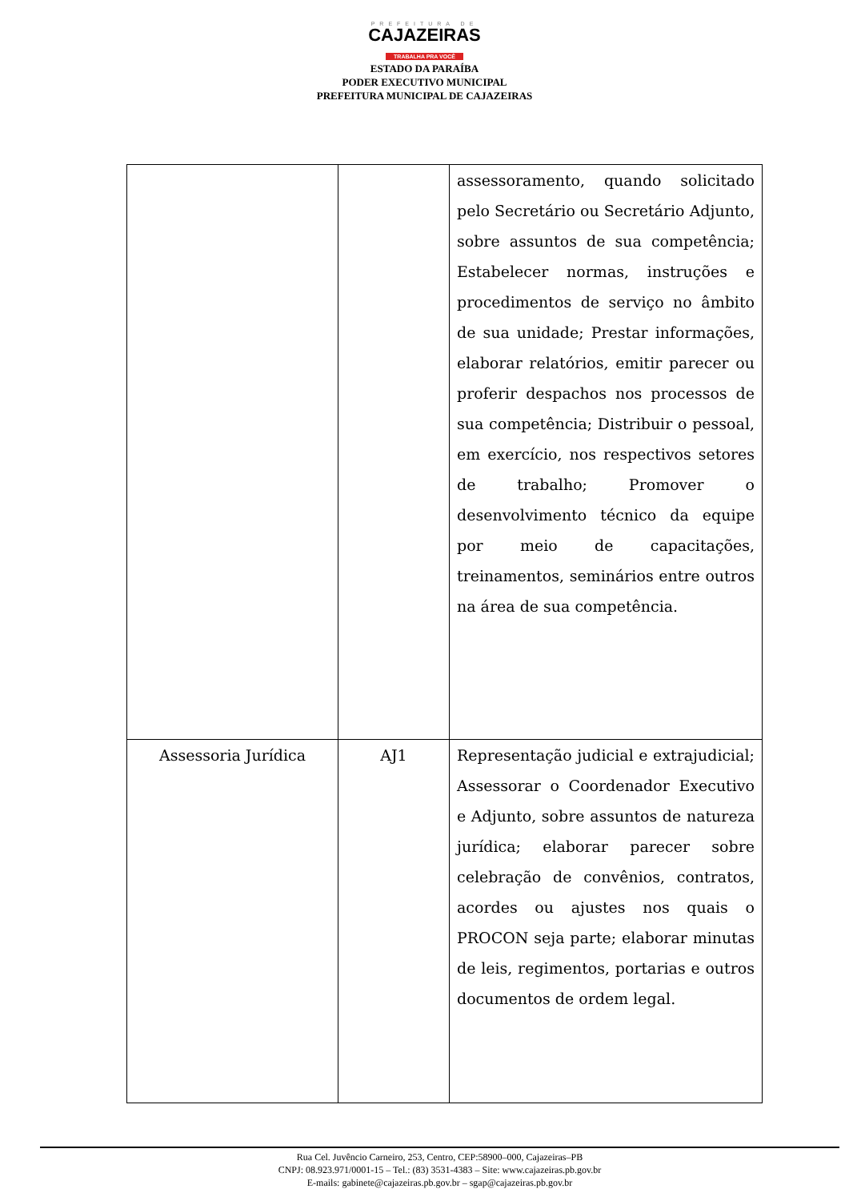PREFEITURA DE
CAJAZEIRAS
TRABALHA PRA VOCÊ
ESTADO DA PARAÍBA
PODER EXECUTIVO MUNICIPAL
PREFEITURA MUNICIPAL DE CAJAZEIRAS
| | | assessoramento, quando solicitado pelo Secretário ou Secretário Adjunto, sobre assuntos de sua competência; Estabelecer normas, instruções e procedimentos de serviço no âmbito de sua unidade; Prestar informações, elaborar relatórios, emitir parecer ou proferir despachos nos processos de sua competência; Distribuir o pessoal, em exercício, nos respectivos setores de trabalho; Promover o desenvolvimento técnico da equipe por meio de capacitações, treinamentos, seminários entre outros na área de sua competência. |
| Assessoria Jurídica | AJ1 | Representação judicial e extrajudicial; Assessorar o Coordenador Executivo e Adjunto, sobre assuntos de natureza jurídica; elaborar parecer sobre celebração de convênios, contratos, acordes ou ajustes nos quais o PROCON seja parte; elaborar minutas de leis, regimentos, portarias e outros documentos de ordem legal. |
Rua Cel. Juvêncio Carneiro, 253, Centro, CEP:58900–000, Cajazeiras–PB
CNPJ: 08.923.971/0001-15 – Tel.: (83) 3531-4383 – Site: www.cajazeiras.pb.gov.br
E-mails: gabinete@cajazeiras.pb.gov.br – sgap@cajazeiras.pb.gov.br